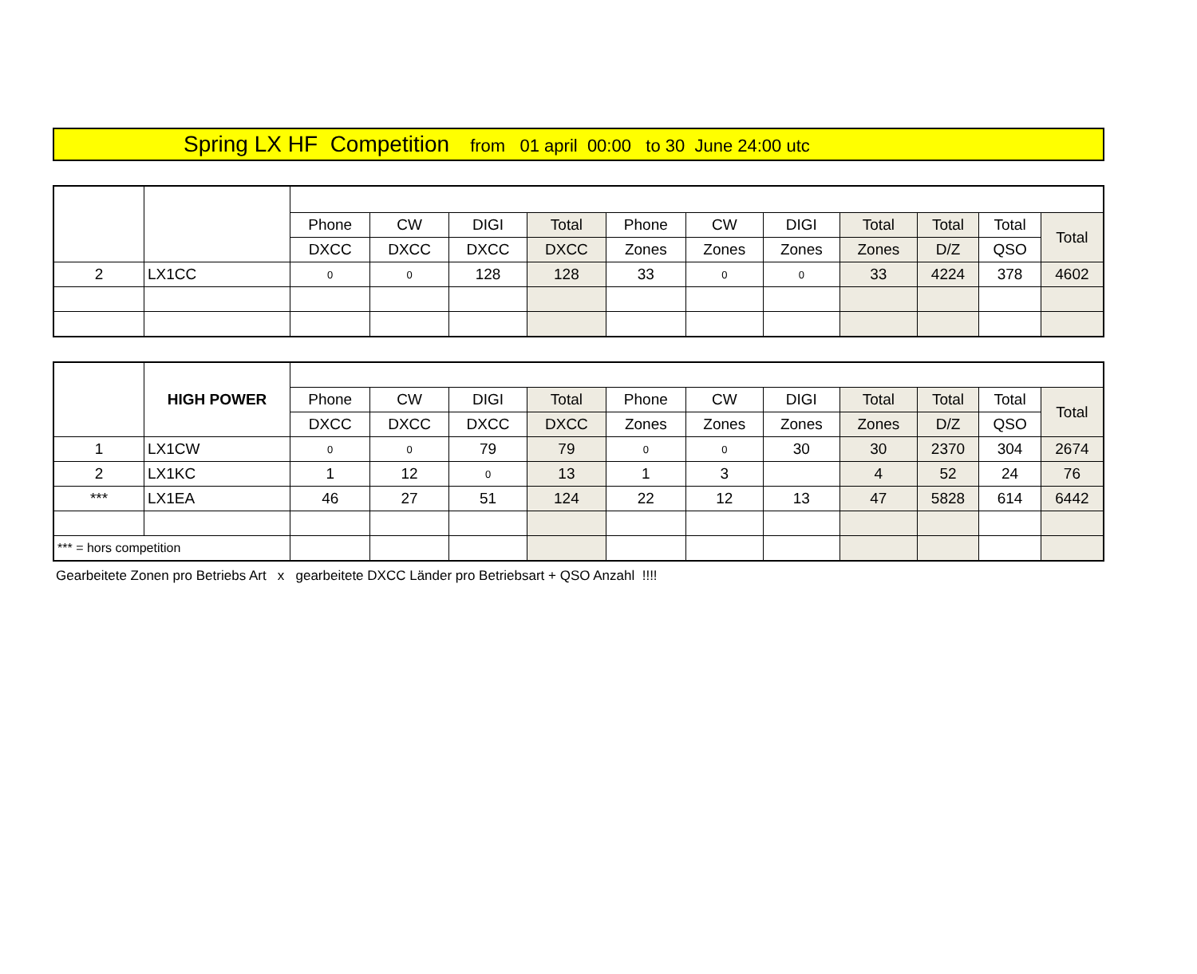Spring LX HF Competition from 01 april 00:00 to 30 June 24:00 utc
| | | Phone | CW | DIGI | Total | Phone | CW | DIGI | Total | Total | Total | Total |
| --- | --- | --- | --- | --- | --- | --- | --- | --- | --- | --- | --- | --- |
| | | DXCC | DXCC | DXCC | DXCC | Zones | Zones | Zones | Zones | D/Z | QSO | |
| 2 | LX1CC | 0 | 0 | 128 | 128 | 33 | 0 | 0 | 33 | 4224 | 378 | 4602 |
| | HIGH POWER | | | | | | | | | | | |
| | | Phone | CW | DIGI | Total | Phone | CW | DIGI | Total | Total | Total | Total |
| | | DXCC | DXCC | DXCC | DXCC | Zones | Zones | Zones | Zones | D/Z | QSO | |
| 1 | LX1CW | 0 | 0 | 79 | 79 | 0 | 0 | 30 | 30 | 2370 | 304 | 2674 |
| 2 | LX1KC | 1 | 12 | 0 | 13 | 1 | 3 | | 4 | 52 | 24 | 76 |
| *** | LX1EA | 46 | 27 | 51 | 124 | 22 | 12 | 13 | 47 | 5828 | 614 | 6442 |
| *** = hors competition | | | | | | | | | | | | |
Gearbeitete Zonen pro Betriebs Art x gearbeitete DXCC Länder pro Betriebsart + QSO Anzahl !!!!